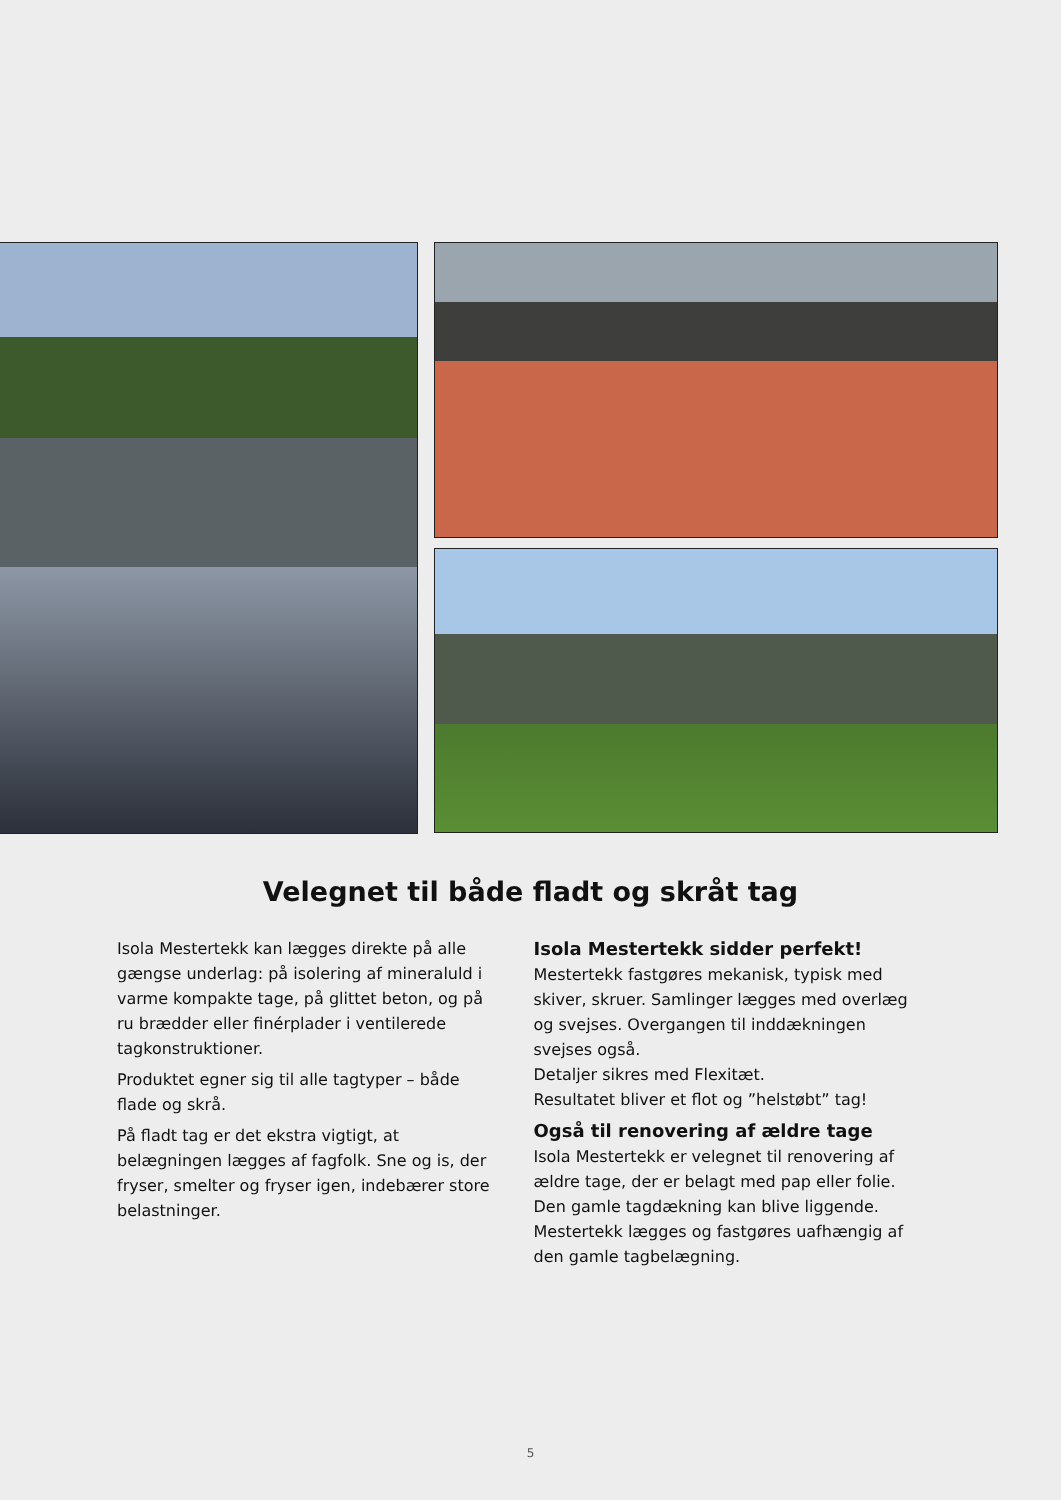Velegnet til både fladt og skråt tag
Isola Mestertekk kan lægges direkte på alle gængse underlag: på isolering af mineraluld i varme kompakte tage, på glittet beton, og på ru brædder eller finérplader i ventilerede tagkonstruktioner.
Produktet egner sig til alle tagtyper – både flade og skrå.
På fladt tag er det ekstra vigtigt, at belægningen lægges af fagfolk. Sne og is, der fryser, smelter og fryser igen, indebærer store belastninger.
Isola Mestertekk sidder perfekt!
Mestertekk fastgøres mekanisk, typisk med skiver, skruer. Samlinger lægges med overlæg og svejses. Overgangen til inddækningen svejses også.
Detaljer sikres med Flexitæt.
Resultatet bliver et flot og ”helstøbt” tag!
Også til renovering af ældre tage
Isola Mestertekk er velegnet til renovering af ældre tage, der er belagt med pap eller folie. Den gamle tagdækning kan blive liggende.
Mestertekk lægges og fastgøres uafhængig af den gamle tagbelægning.
5